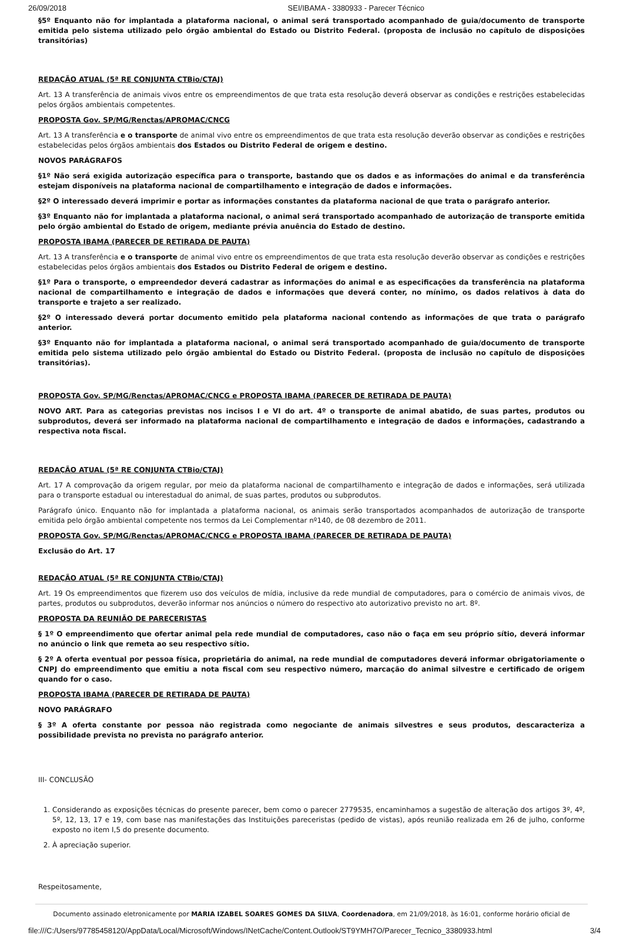26/09/2018 SEI/IBAMA - 3380933 - Parecer Técnico
§5º Enquanto não for implantada a plataforma nacional, o animal será transportado acompanhado de guia/documento de transporte emitida pelo sistema utilizado pelo órgão ambiental do Estado ou Distrito Federal. (proposta de inclusão no capítulo de disposições transitórias)
REDAÇÃO ATUAL (5ª RE CONJUNTA CTBio/CTAJ)
Art. 13 A transferência de animais vivos entre os empreendimentos de que trata esta resolução deverá observar as condições e restrições estabelecidas pelos órgãos ambientais competentes.
PROPOSTA Gov. SP/MG/Renctas/APROMAC/CNCG
Art. 13 A transferência e o transporte de animal vivo entre os empreendimentos de que trata esta resolução deverão observar as condições e restrições estabelecidas pelos órgãos ambientais dos Estados ou Distrito Federal de origem e destino.
NOVOS PARÁGRAFOS
§1º Não será exigida autorização específica para o transporte, bastando que os dados e as informações do animal e da transferência estejam disponíveis na plataforma nacional de compartilhamento e integração de dados e informações.
§2º O interessado deverá imprimir e portar as informações constantes da plataforma nacional de que trata o parágrafo anterior.
§3º Enquanto não for implantada a plataforma nacional, o animal será transportado acompanhado de autorização de transporte emitida pelo órgão ambiental do Estado de origem, mediante prévia anuência do Estado de destino.
PROPOSTA IBAMA (PARECER DE RETIRADA DE PAUTA)
Art. 13 A transferência e o transporte de animal vivo entre os empreendimentos de que trata esta resolução deverão observar as condições e restrições estabelecidas pelos órgãos ambientais dos Estados ou Distrito Federal de origem e destino.
§1º Para o transporte, o empreendedor deverá cadastrar as informações do animal e as especificações da transferência na plataforma nacional de compartilhamento e integração de dados e informações que deverá conter, no mínimo, os dados relativos à data do transporte e trajeto a ser realizado.
§2º O interessado deverá portar documento emitido pela plataforma nacional contendo as informações de que trata o parágrafo anterior.
§3º Enquanto não for implantada a plataforma nacional, o animal será transportado acompanhado de guia/documento de transporte emitida pelo sistema utilizado pelo órgão ambiental do Estado ou Distrito Federal. (proposta de inclusão no capítulo de disposições transitórias).
PROPOSTA Gov. SP/MG/Renctas/APROMAC/CNCG e PROPOSTA IBAMA (PARECER DE RETIRADA DE PAUTA)
NOVO ART. Para as categorias previstas nos incisos I e VI do art. 4º o transporte de animal abatido, de suas partes, produtos ou subprodutos, deverá ser informado na plataforma nacional de compartilhamento e integração de dados e informações, cadastrando a respectiva nota fiscal.
REDAÇÃO ATUAL (5ª RE CONJUNTA CTBio/CTAJ)
Art. 17 A comprovação da origem regular, por meio da plataforma nacional de compartilhamento e integração de dados e informações, será utilizada para o transporte estadual ou interestadual do animal, de suas partes, produtos ou subprodutos.
Parágrafo único. Enquanto não for implantada a plataforma nacional, os animais serão transportados acompanhados de autorização de transporte emitida pelo órgão ambiental competente nos termos da Lei Complementar nº140, de 08 dezembro de 2011.
PROPOSTA Gov. SP/MG/Renctas/APROMAC/CNCG e PROPOSTA IBAMA (PARECER DE RETIRADA DE PAUTA)
Exclusão do Art. 17
REDAÇÃO ATUAL (5ª RE CONJUNTA CTBio/CTAJ)
Art. 19 Os empreendimentos que fizerem uso dos veículos de mídia, inclusive da rede mundial de computadores, para o comércio de animais vivos, de partes, produtos ou subprodutos, deverão informar nos anúncios o número do respectivo ato autorizativo previsto no art. 8º.
PROPOSTA DA REUNIÃO DE PARECERISTAS
§ 1º O empreendimento que ofertar animal pela rede mundial de computadores, caso não o faça em seu próprio sítio, deverá informar no anúncio o link que remeta ao seu respectivo sítio.
§ 2º A oferta eventual por pessoa física, proprietária do animal, na rede mundial de computadores deverá informar obrigatoriamente o CNPJ do empreendimento que emitiu a nota fiscal com seu respectivo número, marcação do animal silvestre e certificado de origem quando for o caso.
PROPOSTA IBAMA (PARECER DE RETIRADA DE PAUTA)
NOVO PARÁGRAFO
§ 3º A oferta constante por pessoa não registrada como negociante de animais silvestres e seus produtos, descaracteriza a possibilidade prevista no prevista no parágrafo anterior.
III- CONCLUSÃO
1. Considerando as exposições técnicas do presente parecer, bem como o parecer 2779535, encaminhamos a sugestão de alteração dos artigos 3º, 4º, 5º, 12, 13, 17 e 19, com base nas manifestações das Instituições pareceristas (pedido de vistas), após reunião realizada em 26 de julho, conforme exposto no item I,5 do presente documento.
2. À apreciação superior.
Respeitosamente,
Documento assinado eletronicamente por MARIA IZABEL SOARES GOMES DA SILVA, Coordenadora, em 21/09/2018, às 16:01, conforme horário oficial de
file:///C:/Users/97785458120/AppData/Local/Microsoft/Windows/INetCache/Content.Outlook/ST9YMH7O/Parecer_Tecnico_3380933.html 3/4